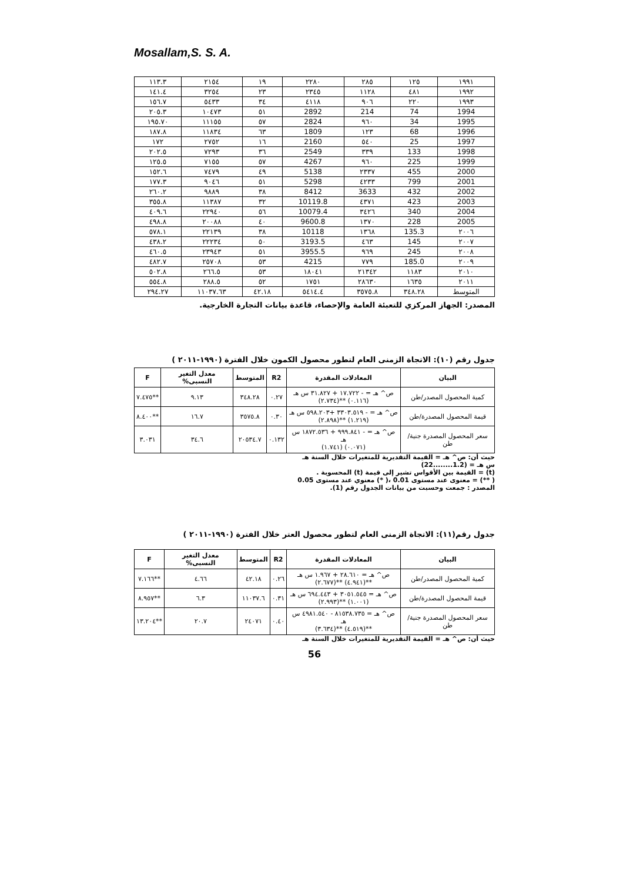Mosallam,S. S. A.
| ١٩٩١ | ١٢٥ | ٢٨٥ | ٢٢٨٠ | ١٩ | ٢١٥٤ | ١١٣.٣ |
| ١٩٩٢ | ٤٨١ | ١١٢٨ | ٢٣٤٥ | ٢٣ | ٣٢٥٤ | ١٤١.٤ |
| ١٩٩٣ | ٢٢٠ | ٩٠٦ | ٤١١٨ | ٣٤ | ٥٤٣٣ | ١٥٦.٧ |
| 1994 | 74 | 214 | 2892 | ٥١ | ١٠٤٧٣ | ٢٠٥.٣ |
| 1995 | 34 | ٩٦٠ | 2824 | ٥٧ | ١١١٥٥ | ١٩٥.٧٠ |
| 1996 | 68 | ١٢٣ | 1809 | ٦٣ | ١١٨٣٤ | ١٨٧.٨ |
| 1997 | 25 | ٥٤٠ | 2160 | ١٦ | ٢٧٥٢ | ١٧٢ |
| 1998 | 133 | ٣٣٩ | 2549 | ٣٦ | ٧٢٩٣ | ٢٠٢.٥ |
| 1999 | 225 | ٩٦٠ | 4267 | ٥٧ | ٧١٥٥ | ١٢٥.٥ |
| 2000 | 455 | ٢٣٣٧ | 5138 | ٤٩ | ٧٤٧٩ | ١٥٢.٦ |
| 2001 | 799 | ٤٢٣٣ | 5298 | ٥١ | ٩٠٤٦ | ١٧٧.٣ |
| 2002 | 432 | 3633 | 8412 | ٣٨ | ٩٨٨٩ | ٢٦٠.٢ |
| 2003 | 423 | ٤٣٧١ | 10119.8 | ٣٢ | ١١٣٨٧ | ٣٥٥.٨ |
| 2004 | 340 | ٣٤٢٦ | 10079.4 | ٥٦ | ٢٢٩٤٠ | ٤٠٩.٦ |
| 2005 | 228 | ١٣٧٠ | 9600.8 | ٤٠ | ٢٠٠٨٨ | ٤٩٨.٨ |
| ٢٠٠٦ | 135.3 | ١٣٦٨ | 10118 | ٣٨ | ٢٢١٣٩ | ٥٧٨.١ |
| ٢٠٠٧ | 145 | ٤٦٣ | 3193.5 | ٥٠ | ٢٢٢٣٤ | ٤٣٨.٢ |
| ٢٠٠٨ | 245 | ٩٦٩ | 3955.5 | ٥١ | ٢٣٩٤٣ | ٤٦٠.٥ |
| ٢٠٠٩ | 185.0 | ٧٧٩ | 4215 | ٥٣ | ٢٥٧٠٨ | ٤٨٢.٧ |
| ٢٠١٠ | ١١٨٣ | ٢١٣٤٢ | ١٨٠٤١ | ٥٣ | ٢٦٦.٥ | ٥٠٢.٨ |
| ٢٠١١ | ١٦٣٥ | ٢٨٦٣٠ | ١٧٥١ | ٥٢ | ٢٨٨.٥ | ٥٥٤.٨ |
| المتوسط | ٣٤٨.٢٨ | ٣٥٧٥.٨ | ٥٤١٤.٤ | ٤٢.١٨ | ١١٠٣٧.٦٣ | ٢٩٤.٢٧ |
المصدر: الجهاز المركزي للتعبئة العامة والإحصاء، قاعدة بيانات التجارة الخارجية.
جدول رقم (١٠): الاتجاة الزمنى العام لتطور محصول الكمون خلال الفترة (١٩٩٠-٢٠١١ )
| البيان | المعادلات المقدرة | R2 | المتوسط | معدل التغير النسبى% | F |
| --- | --- | --- | --- | --- | --- |
| كمية المحصول المصدر/طن | ص^ هـ = - ١٧.٧٢٢ + ٣١.٨٢٧ س هـ (٠.١١٦) **(٢.٧٣٤) | ٠.٢٧ | ٣٤٨.٢٨ | ٩.١٣ | **٧.٤٧٥ |
| قيمة المحصول المصدرة/طن | ص^ هـ = - ٣٣٠٣.٥١٩ +٥٩٨.٢٠٣ س هـ (١.٢١٩) **(٢.٨٩٨) | ٠.٣٠ | ٣٥٧٥.٨ | ١٦.٧ | **٨.٤٠٠ |
| سعر المحصول المصدرة جنية/طن | ص^ هـ = - ٩٩٩.٨٤١ + ١٨٧٢.٥٣٦ س هـ (٠.٠٧١) (١.٧٤١) | ٠.١٣٢ | ٢٠٥٣٤.٧ | ٣٤.٦ | ٣.٠٣١ |
حيث أن: ص^ هـ = القيمة التقديرية للمتغيرات خلال السنة هـ
س هـ = (1.2........22)
(t) = القيمة بين الأقواس تشير إلى قيمة (t) المحسوبة .
( **) = معنوى عند مستوى 0.01 ،( *) معنوي عند مستوى 0.05
المصدر : جمعت وحسبت من بيانات الجدول رقم (1).
جدول رقم(١١): الاتجاة الزمنى العام لتطور محصول العتر خلال الفترة (١٩٩٠-٢٠١١ )
| البيان | المعادلات المقدرة | R2 | المتوسط | معدل التغير النسبى% | F |
| --- | --- | --- | --- | --- | --- |
| كمية المحصول المصدر/طن | ص^ هـ = ٢٨.٦١٠ + ١.٩٦٧ س هـ **(٤.٩٤١) **(٢.٦٧٧) | ٠.٢٦ | ٤٢.١٨ | ٤.٦٦ | **٧.١٦٦ |
| قيمة المحصول المصدرة/طن | ص^ هـ = ٣٠٥١.٥٤٥ + ٦٩٤.٤٤٣ س هـ (١.٠٠١) **(٢.٩٩٣) | ٠.٣١ | ١١٠٣٧.٦ | ٦.٣ | **٨.٩٥٧ |
| سعر المحصول المصدرة جنية/طن | ص^ هـ = ٨١٥٣٨.٧٣٥ - ٤٩٨١.٥٤٠ س هـ **(٤.٥١٩) **(٣.٦٣٤) | ٠.٤٠ | ٢٤٠٧١ | ٢٠.٧ | **١٣.٢٠٤ |
حيث أن: ص^ هـ = القيمة التقديرية للمتغيرات خلال السنة هـ
56